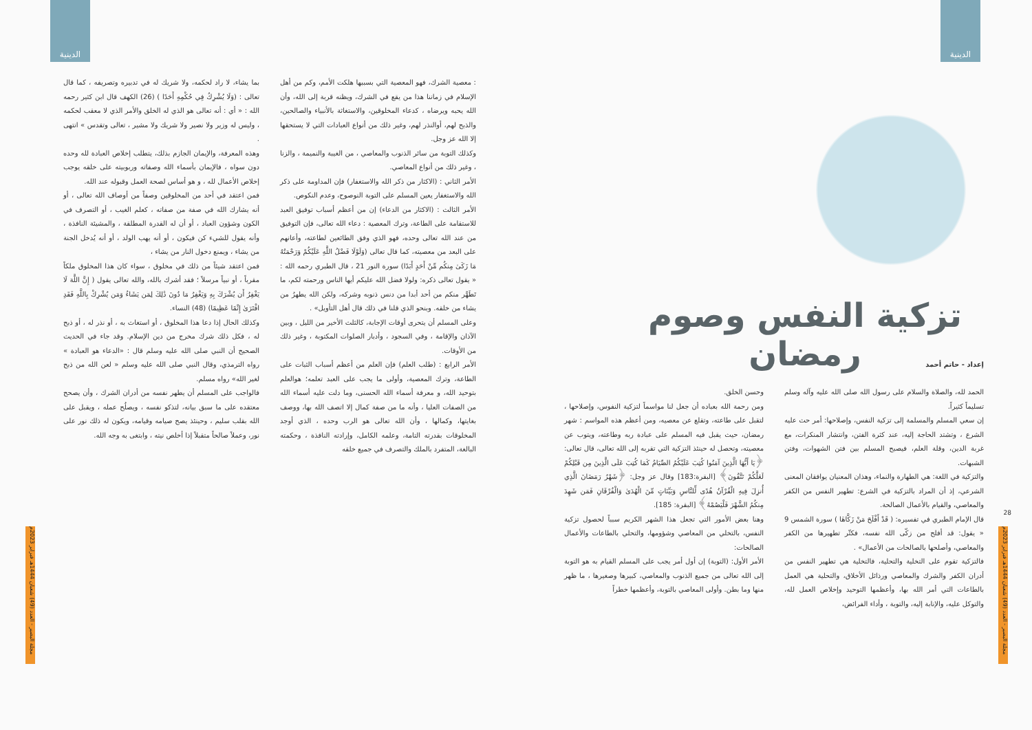الدينية
تزكية النفس وصوم رمضان
إعداد - حاتم أحمد
28
مجلة البصير - العدد (49) شعبان 1444هـ فبراير 2023م
الحمد لله، والصلاة والسلام على رسول الله صلى الله عليه وآله وسلم تسليماً كثيراً.
إن سعي المسلم والمسلمة إلى تزكية النفس، وإصلاحها: أمر حث عليه الشرع ، وتشتد الحاجة إليه، عند كثرة الفتن، وانتشار المنكرات، مع غربة الدين، وقلة العلم، فيصبح المسلم بين فتن الشهوات، وفتن الشبهات.
والتزكية في اللغة: هي الطهارة والنماء، وهذان المعنيان يوافقان المعنى الشرعي، إذ أن المراد بالتزكية في الشرع: تطهير النفس من الكفر والمعاصي، والقيام بالأعمال الصالحة.
قال الإمام الطبري في تفسيره: ( قَدْ أَفْلَحَ مَنْ زَكَّاهَا ) سورة الشمس 9 « يقول: قد أفلح من زكّى الله نفسه، فكثّر تطهيرها من الكفر والمعاصي، وأصلحها بالصالحات من الأعمال» .
فالتزكية تقوم على التخلية والتحلية، فالتخلية هي تطهير النفس من أدران الكفر والشرك والمعاصي ورذائل الأخلاق، والتحلية هي العمل بالطاعات التي أمر الله بها، وأعظمها التوحيد وإخلاص العمل لله، والتوكل عليه، والإنابة إليه، والتوبة ، وأداء الفرائض،
وحسن الخلق.
ومن رحمة الله بعباده أن جعل لنا مواسماً لتزكية النفوس، وإصلاحها ، لتقبل على طاعته، وتقلع عن معصيه، ومن أعظم هذه المواسم : شهر رمضان، حيث يقبل فيه المسلم على عبادة ربه وطاعته، ويتوب عن معصيته، وتحصل له حينئذ التزكية التي تقربه إلى الله تعالى، قال تعالى:﴿يَا أَيُّهَا الَّذِينَ آمَنُوا كُتِبَ عَلَيْكُمُ الصِّيَامُ كَمَا كُتِبَ عَلَى الَّذِينَ مِن قَبْلِكُمْ لَعَلَّكُمْ تَتَّقُونَ﴾ [البقرة:183] وقال عز وجل: ﴿شَهْرُ رَمَضَانَ الَّذِي أُنزِلَ فِيهِ الْقُرْآنُ هُدًى لِّلنَّاسِ وَبَيِّنَاتٍ مِّنَ الْهُدَىٰ وَالْفُرْقَانِ فَمَن شَهِدَ مِنكُمُ الشَّهْرَ فَلْيَصُمْهُ﴾ [البقرة: 185].
وهنا بعض الأمور التي تجعل هذا الشهر الكريم سبباً لحصول تزكية النفس، بالتخلي من المعاصي وشؤومها، والتحلي بالطاعات والأعمال الصالحات:
الأمر الأول: (التوبة) إن أول أمر يجب على المسلم القيام به هو التوبة إلى الله تعالى من جميع الذنوب والمعاصي، كبيرها وصغيرها ، ما ظهر منها وما بطن. وأولى المعاصي بالتوبة، وأعظمها خطراً
الدينية
مجلة البصير - العدد (49) شعبان 1444هـ فبراير 2023م
: معصية الشرك، فهو المعصية التي بسببها هلكت الأمم، وكم من أهل الإسلام في زماننا هذا من يقع في الشرك، ويظنه قربة إلى الله، وأن الله يحبه ويرضاه ، كدعاء المخلوقين، والاستغاثة بالأنبياء والصالحين، والذبح لهم، أوالنذر لهم، وغير ذلك من أنواع العبادات التي لا يستحقها إلا الله عز وجل.
وكذلك التوبة من سائر الذنوب والمعاصي ، من الغيبة والنميمة ، والزنا ، وغير ذلك من أنواع المعاصي.
الأمر الثاني : (الاكثار من ذكر الله والاستغفار) فإن المداومة على ذكر الله والاستغفار يعين المسلم على التوبة النوصوح، وعدم النكوص.
الأمر الثالث : (الاكثار من الدعاء) إن من أعظم أسباب توفيق العبد للاستقامة على الطاعة، وترك المعصية : دعاء الله تعالى، فإن التوفيق من عند الله تعالى وحده، فهو الذي وفق الطائعين لطاعته، وأعانهم على البعد من معصيته، كما قال تعالى (وَلَوْلَا فَضْلُ اللَّهِ عَلَيْكُمْ وَرَحْمَتُهُ مَا زَكَىٰ مِنكُم مِّنْ أَحَدٍ أَبَدًا) سورة النور 21 ، قال الطبري رحمه الله : « يقول تعالى ذكره: ولولا فضل الله عليكم أيها الناس ورحمته لكم، ما تَطَهَّر منكم من أحد أبدا من دنس ذنوبه وشركه، ولكن الله يطهرُ من يشاء من خلقه. وبنحو الذي قلنا في ذلك قال أهل التأويل» .
وعلى المسلم أن يتحرى أوقات الإجابة، كالثلث الأخير من الليل ، وبين الآذان والإقامة ، وفي السجود ، وأدبار الصلوات المكتوبة ، وغير ذلك من الأوقات.
الأمر الرابع : (طلب العلم) فإن العلم من أعظم أسباب الثبات على الطاعة، وترك المعصية، وأولى ما يجب على العبد تعلمه؛ هوالعلم بتوحيد الله، و معرفة أسماء الله الحسنى، وما دلت عليه أسماء الله من الصفات العليا ، وأنه ما من صفة كمال إلا اتصف الله بها، ووصف بغايتها، وكمالها ، وأن الله تعالى هو الرب وحده ، الذي أوجد المخلوقات بقدرته التامة، وعلمه الكامل، وإرادته النافذة ، وحكمته البالغة، المتفرد بالملك والتصرف في جميع خلقه
بما يشاء، لا راد لحكمه، ولا شريك له في تدبيره وتصريفه ، كما قال تعالى : (وَلَا يُشْرِكُ فِي حُكْمِهِ أَحَدًا ) (26) الكهف قال ابن كثير رحمه الله : « أي : أنه تعالى هو الذي له الخلق والأمر الذي لا معقب لحكمه ، وليس له وزير ولا نصير ولا شريك ولا مشير ، تعالى وتقدس » انتهى .
وهذه المعرفة، والإيمان الجازم بذلك، يتطلب إخلاص العبادة لله وحده دون سواه ، فالإيمان بأسماء الله وصفاته وربوبيته على خلقه يوجب إخلاص الأعمال لله ، و هو أساس لصحة العمل وقبوله عند الله.
فمن اعتقد في أحد من المخلوقين وصفاً من أوصاف الله تعالى ، أو أنه يشارك الله في صفة من صفاته ، كعلم الغيب ، أو التصرف في الكون وشؤون العباد ، أو أن له القدرة المطلقة ، والمشيئة النافذة ، وأنه يقول للشيء كن فيكون ، أو أنه يهب الولد ، أو أنه يُدخل الجنة من يشاء ، ويمنع دخول النار من يشاء ،
فمن اعتقد شيئاً من ذلك في مخلوق ، سواء كان هذا المخلوق ملكاً مقرباً ، أو نبياً مرسلاً ؛ فقد أشرك بالله، والله تعالى يقول ( إِنَّ اللَّهَ لَا يَغْفِرُ أَن يُشْرَكَ بِهِ وَيَغْفِرُ مَا دُونَ ذَٰلِكَ لِمَن يَشَاءُ وَمَن يُشْرِكْ بِاللَّهِ فَقَدِ افْتَرَىٰ إِثْمًا عَظِيمًا) (48) النساء.
وكذلك الحال إذا دعا هذا المخلوق ، أو استغاث به ، أو نذر له ، أو ذبح له ، فكل ذلك شرك مخرج من دين الإسلام. وقد جاء في الحديث الصحيح أن النبي صلى الله عليه وسلم قال : «الدعاء هو العبادة » رواه الترمذي، وقال النبي صلى الله عليه وسلم « لعن الله من ذبح لغير الله» رواه مسلم.
فالواجب على المسلم أن يطهر نفسه من أدران الشرك ، وأن يصحح معتقده على ما سبق بيانه، لتذكو نفسه ، ويصلُح عمله ، ويقبل على الله بقلب سليم ، وحينئذ يصح صيامه وقيامه، ويكون له ذلك نور على نور، وعملاً صالحاً متقبلاً إذا أخلص نيته ، وابتغى به وجه الله.